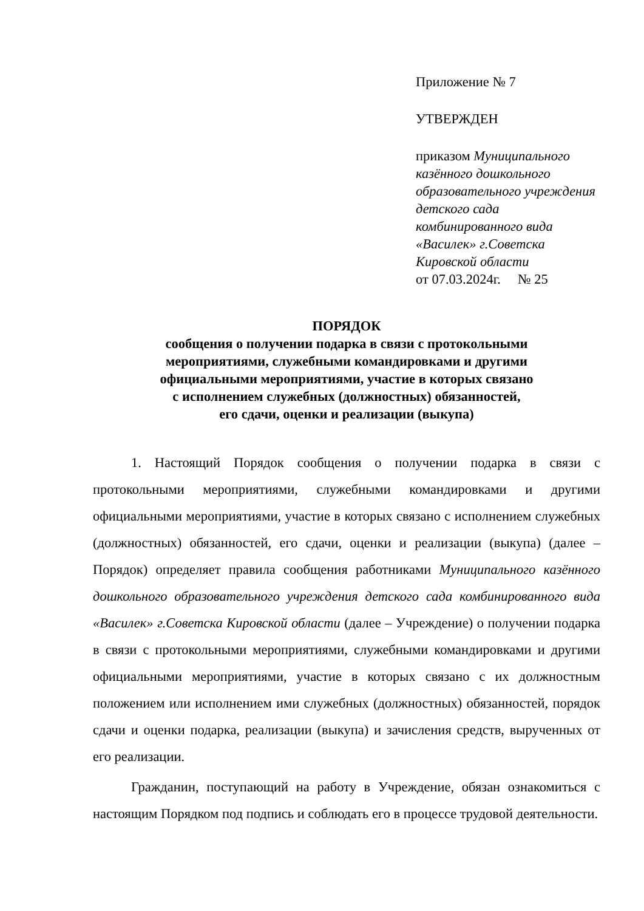Приложение № 7
УТВЕРЖДЕН
приказом Муниципального казённого дошкольного образовательного учреждения детского сада комбинированного вида «Василек» г.Советска Кировской области
от 07.03.2024г. № 25
ПОРЯДОК
сообщения о получении подарка в связи с протокольными
мероприятиями, служебными командировками и другими
официальными мероприятиями, участие в которых связано
с исполнением служебных (должностных) обязанностей,
его сдачи, оценки и реализации (выкупа)
1. Настоящий Порядок сообщения о получении подарка в связи с протокольными мероприятиями, служебными командировками и другими официальными мероприятиями, участие в которых связано с исполнением служебных (должностных) обязанностей, его сдачи, оценки и реализации (выкупа) (далее – Порядок) определяет правила сообщения работниками Муниципального казённого дошкольного образовательного учреждения детского сада комбинированного вида «Василек» г.Советска Кировской области (далее – Учреждение) о получении подарка в связи с протокольными мероприятиями, служебными командировками и другими официальными мероприятиями, участие в которых связано с их должностным положением или исполнением ими служебных (должностных) обязанностей, порядок сдачи и оценки подарка, реализации (выкупа) и зачисления средств, вырученных от его реализации.
Гражданин, поступающий на работу в Учреждение, обязан ознакомиться с настоящим Порядком под подпись и соблюдать его в процессе трудовой деятельности.